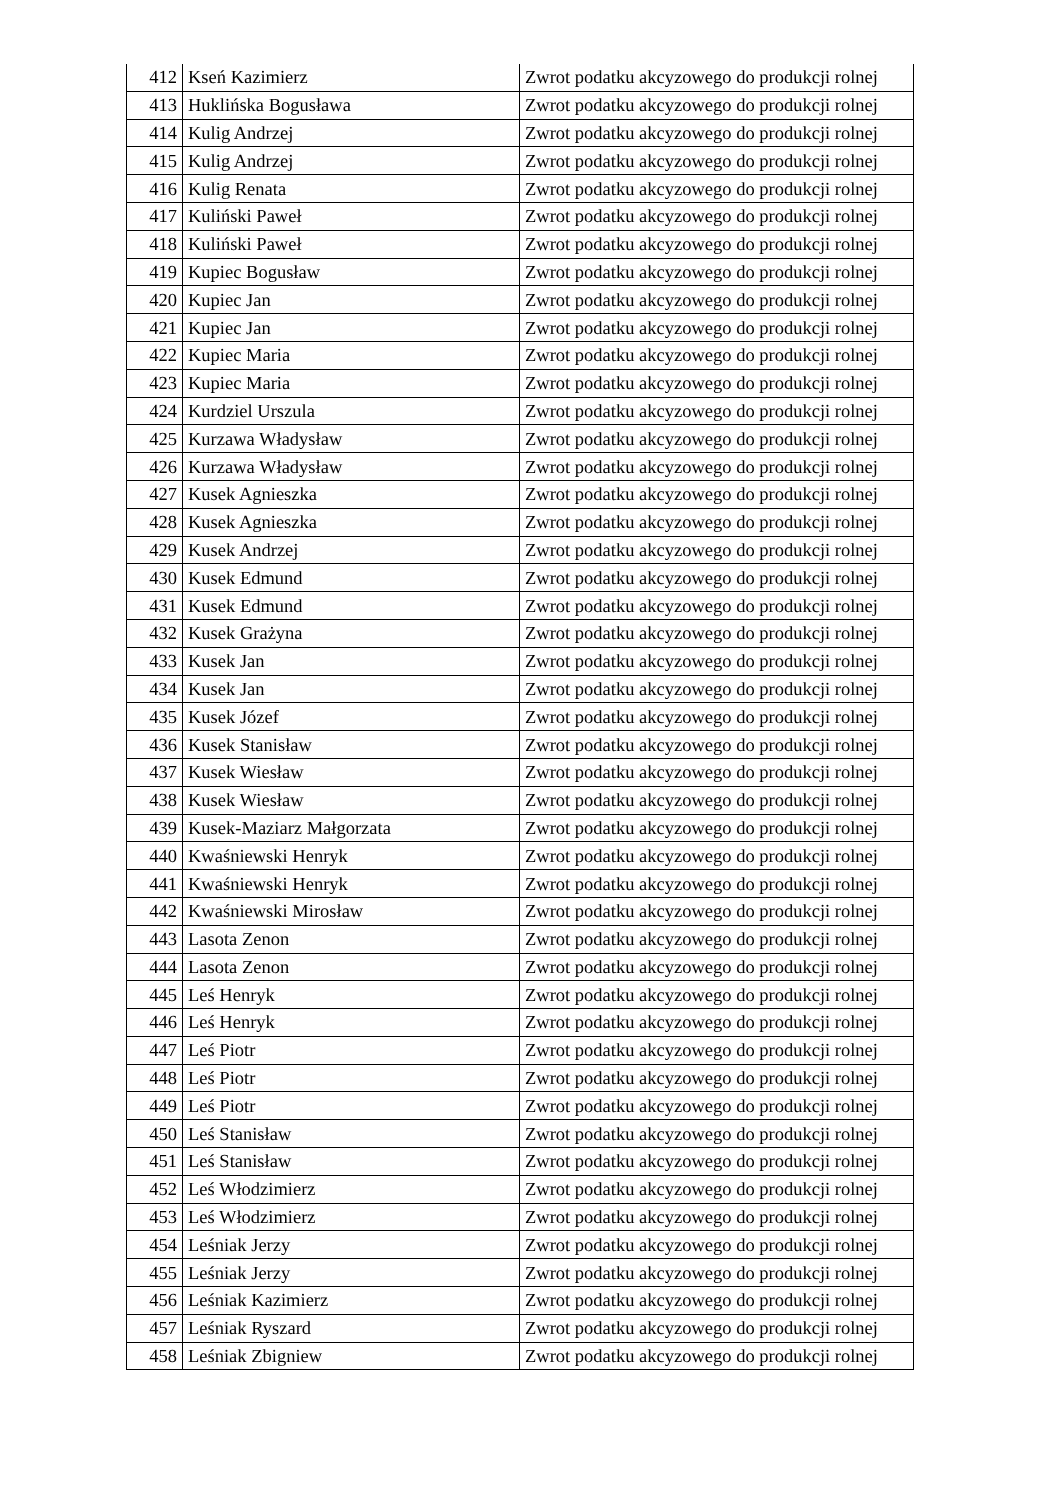| 412 | Kseń Kazimierz | Zwrot podatku akcyzowego do produkcji rolnej |
| 413 | Huklińska Bogusława | Zwrot podatku akcyzowego do produkcji rolnej |
| 414 | Kulig Andrzej | Zwrot podatku akcyzowego do produkcji rolnej |
| 415 | Kulig Andrzej | Zwrot podatku akcyzowego do produkcji rolnej |
| 416 | Kulig Renata | Zwrot podatku akcyzowego do produkcji rolnej |
| 417 | Kuliński Paweł | Zwrot podatku akcyzowego do produkcji rolnej |
| 418 | Kuliński Paweł | Zwrot podatku akcyzowego do produkcji rolnej |
| 419 | Kupiec Bogusław | Zwrot podatku akcyzowego do produkcji rolnej |
| 420 | Kupiec Jan | Zwrot podatku akcyzowego do produkcji rolnej |
| 421 | Kupiec Jan | Zwrot podatku akcyzowego do produkcji rolnej |
| 422 | Kupiec Maria | Zwrot podatku akcyzowego do produkcji rolnej |
| 423 | Kupiec Maria | Zwrot podatku akcyzowego do produkcji rolnej |
| 424 | Kurdziel Urszula | Zwrot podatku akcyzowego do produkcji rolnej |
| 425 | Kurzawa Władysław | Zwrot podatku akcyzowego do produkcji rolnej |
| 426 | Kurzawa Władysław | Zwrot podatku akcyzowego do produkcji rolnej |
| 427 | Kusek Agnieszka | Zwrot podatku akcyzowego do produkcji rolnej |
| 428 | Kusek Agnieszka | Zwrot podatku akcyzowego do produkcji rolnej |
| 429 | Kusek Andrzej | Zwrot podatku akcyzowego do produkcji rolnej |
| 430 | Kusek Edmund | Zwrot podatku akcyzowego do produkcji rolnej |
| 431 | Kusek Edmund | Zwrot podatku akcyzowego do produkcji rolnej |
| 432 | Kusek Grażyna | Zwrot podatku akcyzowego do produkcji rolnej |
| 433 | Kusek Jan | Zwrot podatku akcyzowego do produkcji rolnej |
| 434 | Kusek Jan | Zwrot podatku akcyzowego do produkcji rolnej |
| 435 | Kusek Józef | Zwrot podatku akcyzowego do produkcji rolnej |
| 436 | Kusek Stanisław | Zwrot podatku akcyzowego do produkcji rolnej |
| 437 | Kusek Wiesław | Zwrot podatku akcyzowego do produkcji rolnej |
| 438 | Kusek Wiesław | Zwrot podatku akcyzowego do produkcji rolnej |
| 439 | Kusek-Maziarz Małgorzata | Zwrot podatku akcyzowego do produkcji rolnej |
| 440 | Kwaśniewski Henryk | Zwrot podatku akcyzowego do produkcji rolnej |
| 441 | Kwaśniewski Henryk | Zwrot podatku akcyzowego do produkcji rolnej |
| 442 | Kwaśniewski Mirosław | Zwrot podatku akcyzowego do produkcji rolnej |
| 443 | Lasota Zenon | Zwrot podatku akcyzowego do produkcji rolnej |
| 444 | Lasota Zenon | Zwrot podatku akcyzowego do produkcji rolnej |
| 445 | Leś Henryk | Zwrot podatku akcyzowego do produkcji rolnej |
| 446 | Leś Henryk | Zwrot podatku akcyzowego do produkcji rolnej |
| 447 | Leś Piotr | Zwrot podatku akcyzowego do produkcji rolnej |
| 448 | Leś Piotr | Zwrot podatku akcyzowego do produkcji rolnej |
| 449 | Leś Piotr | Zwrot podatku akcyzowego do produkcji rolnej |
| 450 | Leś Stanisław | Zwrot podatku akcyzowego do produkcji rolnej |
| 451 | Leś Stanisław | Zwrot podatku akcyzowego do produkcji rolnej |
| 452 | Leś Włodzimierz | Zwrot podatku akcyzowego do produkcji rolnej |
| 453 | Leś Włodzimierz | Zwrot podatku akcyzowego do produkcji rolnej |
| 454 | Leśniak Jerzy | Zwrot podatku akcyzowego do produkcji rolnej |
| 455 | Leśniak Jerzy | Zwrot podatku akcyzowego do produkcji rolnej |
| 456 | Leśniak Kazimierz | Zwrot podatku akcyzowego do produkcji rolnej |
| 457 | Leśniak Ryszard | Zwrot podatku akcyzowego do produkcji rolnej |
| 458 | Leśniak Zbigniew | Zwrot podatku akcyzowego do produkcji rolnej |